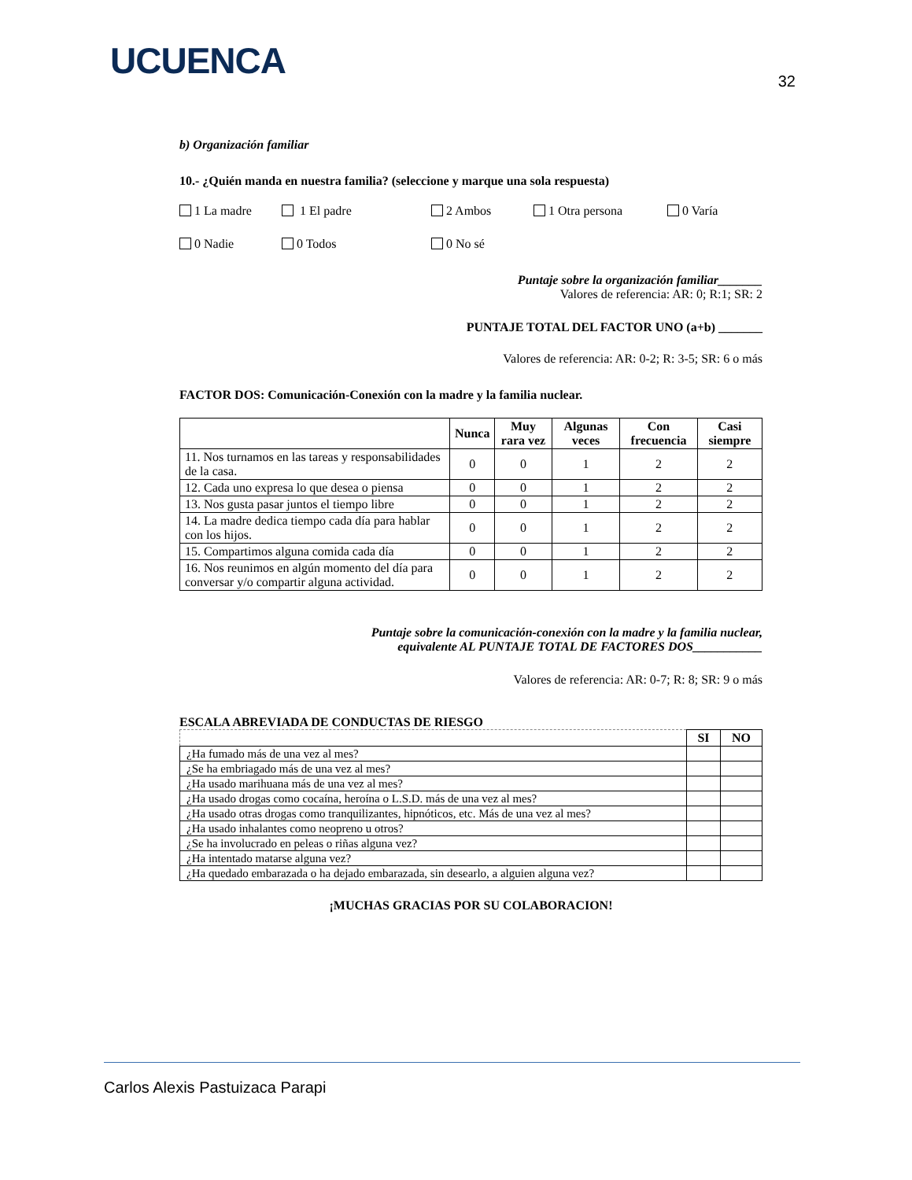UCUENCA
32
b) Organización familiar
10.- ¿Quién manda en nuestra familia? (seleccione y marque una sola respuesta)
1 La madre 1 El padre 2 Ambos 1 Otra persona 0 Varía 0 Nadie 0 Todos 0 No sé
Puntaje sobre la organización familiar_______
Valores de referencia: AR: 0; R:1; SR: 2
PUNTAJE TOTAL DEL FACTOR UNO (a+b) _______
Valores de referencia: AR: 0-2; R: 3-5; SR: 6 o más
FACTOR DOS: Comunicación-Conexión con la madre y la familia nuclear.
| | Nunca | Muy rara vez | Algunas veces | Con frecuencia | Casi siempre |
| --- | --- | --- | --- | --- | --- |
| 11. Nos turnamos en las tareas y responsabilidades de la casa. | 0 | 0 | 1 | 2 | 2 |
| 12. Cada uno expresa lo que desea o piensa | 0 | 0 | 1 | 2 | 2 |
| 13. Nos gusta pasar juntos el tiempo libre | 0 | 0 | 1 | 2 | 2 |
| 14. La madre dedica tiempo cada día para hablar con los hijos. | 0 | 0 | 1 | 2 | 2 |
| 15. Compartimos alguna comida cada día | 0 | 0 | 1 | 2 | 2 |
| 16. Nos reunimos en algún momento del día para conversar y/o compartir alguna actividad. | 0 | 0 | 1 | 2 | 2 |
Puntaje sobre la comunicación-conexión con la madre y la familia nuclear,
equivalente AL PUNTAJE TOTAL DE FACTORES DOS___________
Valores de referencia: AR: 0-7; R: 8; SR: 9 o más
ESCALA ABREVIADA DE CONDUCTAS DE RIESGO
| | SI | NO |
| ¿Ha fumado más de una vez al mes? | | |
| ¿Se ha embriagado más de una vez al mes? | | |
| ¿Ha usado marihuana más de una vez al mes? | | |
| ¿Ha usado drogas como cocaína, heroína o L.S.D. más de una vez al mes? | | |
| ¿Ha usado otras drogas como tranquilizantes, hipnóticos, etc. Más de una vez al mes? | | |
| ¿Ha usado inhalantes como neopreno u otros? | | |
| ¿Se ha involucrado en peleas o riñas alguna vez? | | |
| ¿Ha intentado matarse alguna vez? | | |
| ¿Ha quedado embarazada o ha dejado embarazada, sin desearlo, a alguien alguna vez? | | |
¡MUCHAS GRACIAS POR SU COLABORACION!
Carlos Alexis Pastuizaca Parapi